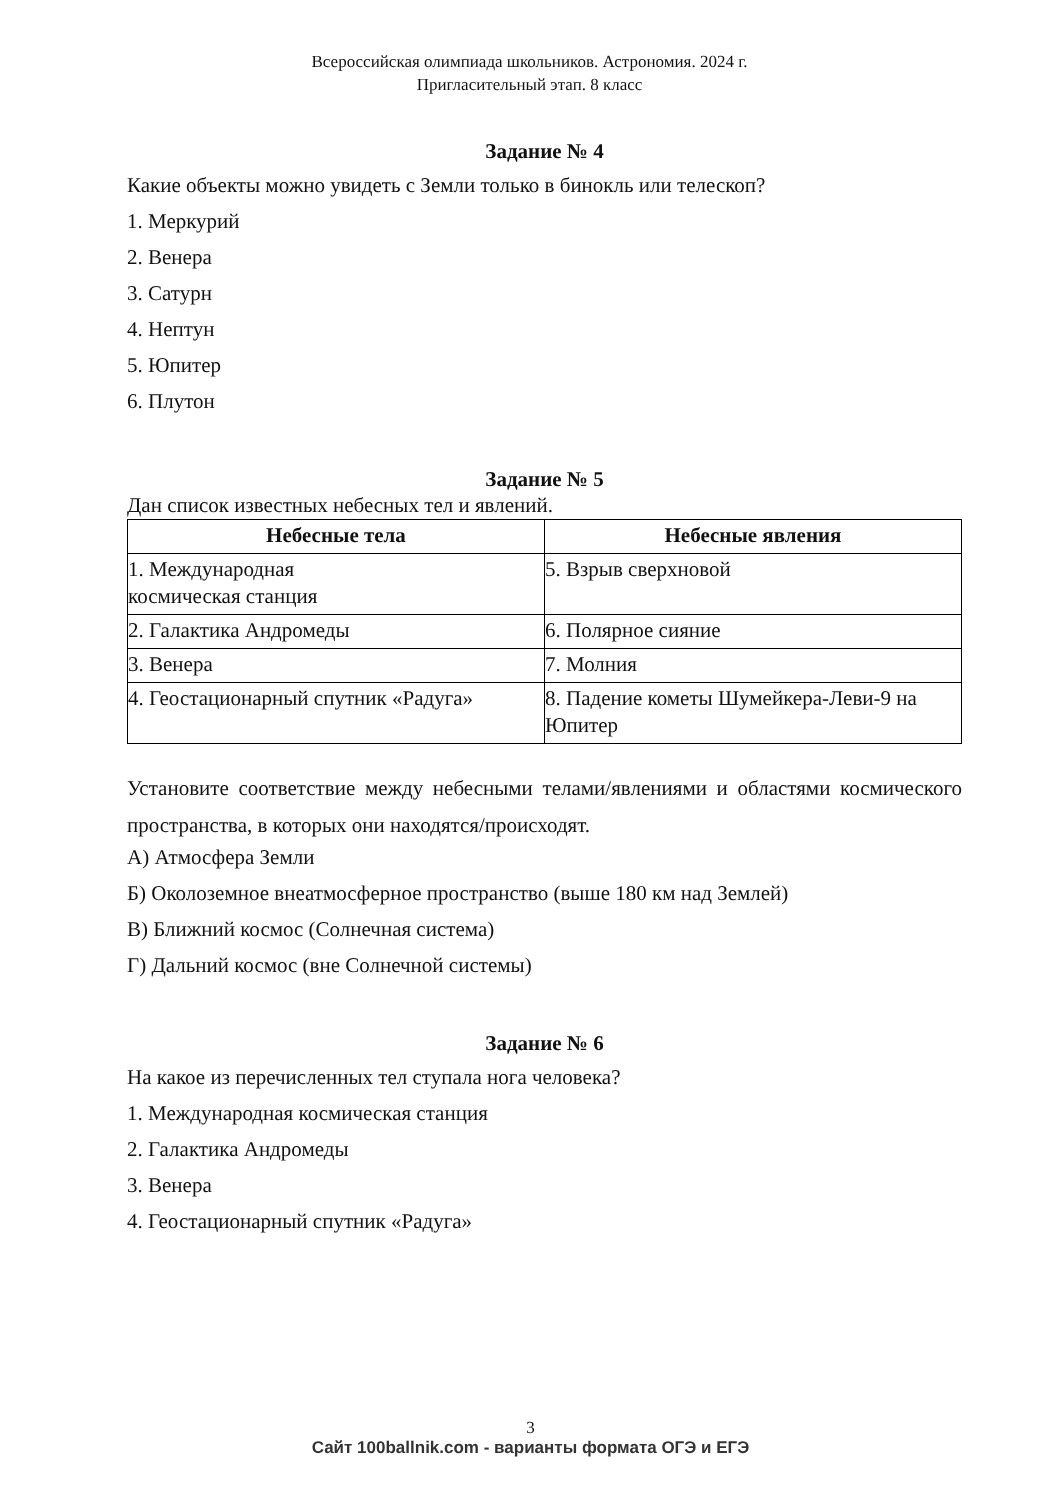Всероссийская олимпиада школьников. Астрономия. 2024 г.
Пригласительный этап. 8 класс
Задание № 4
Какие объекты можно увидеть с Земли только в бинокль или телескоп?
1. Меркурий
2. Венера
3. Сатурн
4. Нептун
5. Юпитер
6. Плутон
Задание № 5
Дан список известных небесных тел и явлений.
| Небесные тела | Небесные явления |
| --- | --- |
| 1. Международная космическая станция | 5. Взрыв сверхновой |
| 2. Галактика Андромеды | 6. Полярное сияние |
| 3. Венера | 7. Молния |
| 4. Геостационарный спутник «Радуга» | 8. Падение кометы Шумейкера-Леви-9 на Юпитер |
Установите соответствие между небесными телами/явлениями и областями космического пространства, в которых они находятся/происходят.
А) Атмосфера Земли
Б) Околоземное внеатмосферное пространство (выше 180 км над Землей)
В) Ближний космос (Солнечная система)
Г) Дальний космос (вне Солнечной системы)
Задание № 6
На какое из перечисленных тел ступала нога человека?
1. Международная космическая станция
2. Галактика Андромеды
3. Венера
4. Геостационарный спутник «Радуга»
3
Сайт 100ballnik.com - варианты формата ОГЭ и ЕГЭ